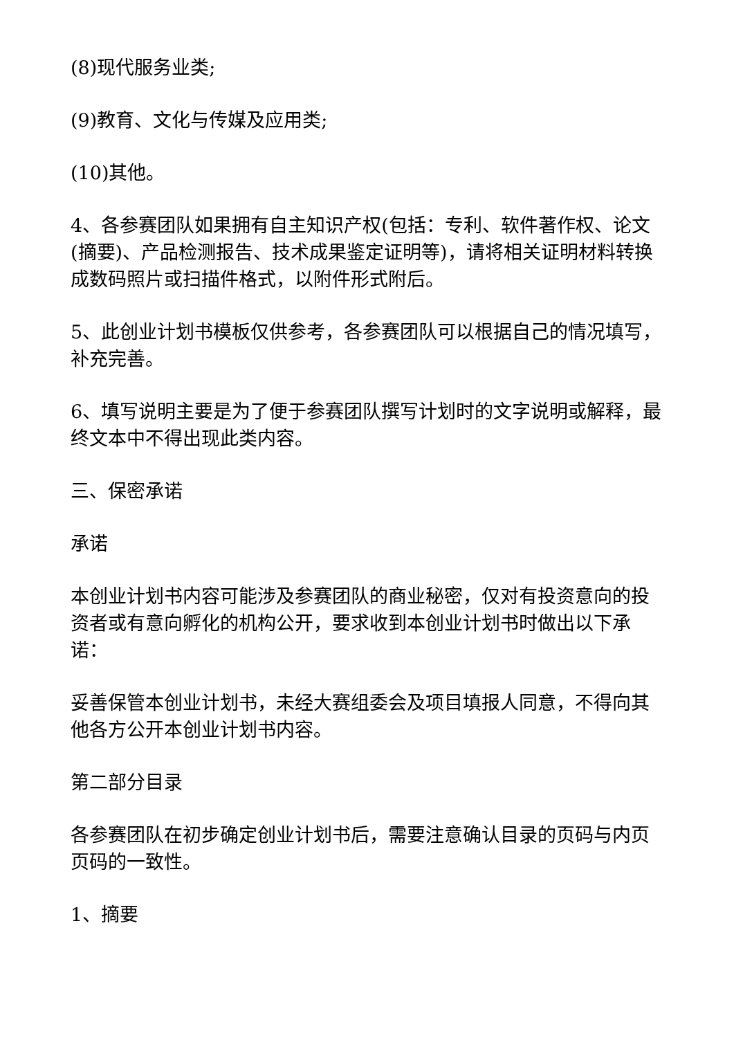(8)现代服务业类;
(9)教育、文化与传媒及应用类;
(10)其他。
4、各参赛团队如果拥有自主知识产权(包括：专利、软件著作权、论文(摘要)、产品检测报告、技术成果鉴定证明等)，请将相关证明材料转换成数码照片或扫描件格式，以附件形式附后。
5、此创业计划书模板仅供参考，各参赛团队可以根据自己的情况填写，补充完善。
6、填写说明主要是为了便于参赛团队撰写计划时的文字说明或解释，最终文本中不得出现此类内容。
三、保密承诺
承诺
本创业计划书内容可能涉及参赛团队的商业秘密，仅对有投资意向的投资者或有意向孵化的机构公开，要求收到本创业计划书时做出以下承诺：
妥善保管本创业计划书，未经大赛组委会及项目填报人同意，不得向其他各方公开本创业计划书内容。
第二部分目录
各参赛团队在初步确定创业计划书后，需要注意确认目录的页码与内页页码的一致性。
1、摘要